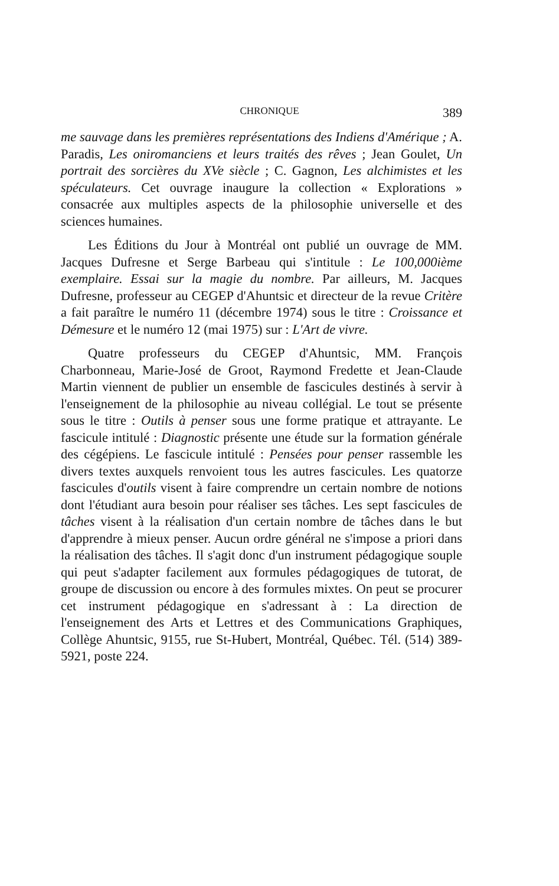CHRONIQUE 389
me sauvage dans les premières représentations des Indiens d'Amérique ; A. Paradis, Les oniromanciens et leurs traités des rêves ; Jean Goulet, Un portrait des sorcières du XVe siècle ; C. Gagnon, Les alchimistes et les spéculateurs. Cet ouvrage inaugure la collection « Explorations » consacrée aux multiples aspects de la philosophie universelle et des sciences humaines.
Les Éditions du Jour à Montréal ont publié un ouvrage de MM. Jacques Dufresne et Serge Barbeau qui s'intitule : Le 100,000ième exemplaire. Essai sur la magie du nombre. Par ailleurs, M. Jacques Dufresne, professeur au CEGEP d'Ahuntsic et directeur de la revue Critère a fait paraître le numéro 11 (décembre 1974) sous le titre : Croissance et Démesure et le numéro 12 (mai 1975) sur : L'Art de vivre.
Quatre professeurs du CEGEP d'Ahuntsic, MM. François Charbonneau, Marie-José de Groot, Raymond Fredette et Jean-Claude Martin viennent de publier un ensemble de fascicules destinés à servir à l'enseignement de la philosophie au niveau collégial. Le tout se présente sous le titre : Outils à penser sous une forme pratique et attrayante. Le fascicule intitulé : Diagnostic présente une étude sur la formation générale des cégépiens. Le fascicule intitulé : Pensées pour penser rassemble les divers textes auxquels renvoient tous les autres fascicules. Les quatorze fascicules d'outils visent à faire comprendre un certain nombre de notions dont l'étudiant aura besoin pour réaliser ses tâches. Les sept fascicules de tâches visent à la réalisation d'un certain nombre de tâches dans le but d'apprendre à mieux penser. Aucun ordre général ne s'impose a priori dans la réalisation des tâches. Il s'agit donc d'un instrument pédagogique souple qui peut s'adapter facilement aux formules pédagogiques de tutorat, de groupe de discussion ou encore à des formules mixtes. On peut se procurer cet instrument pédagogique en s'adressant à : La direction de l'enseignement des Arts et Lettres et des Communications Graphiques, Collège Ahuntsic, 9155, rue St-Hubert, Montréal, Québec. Tél. (514) 389-5921, poste 224.